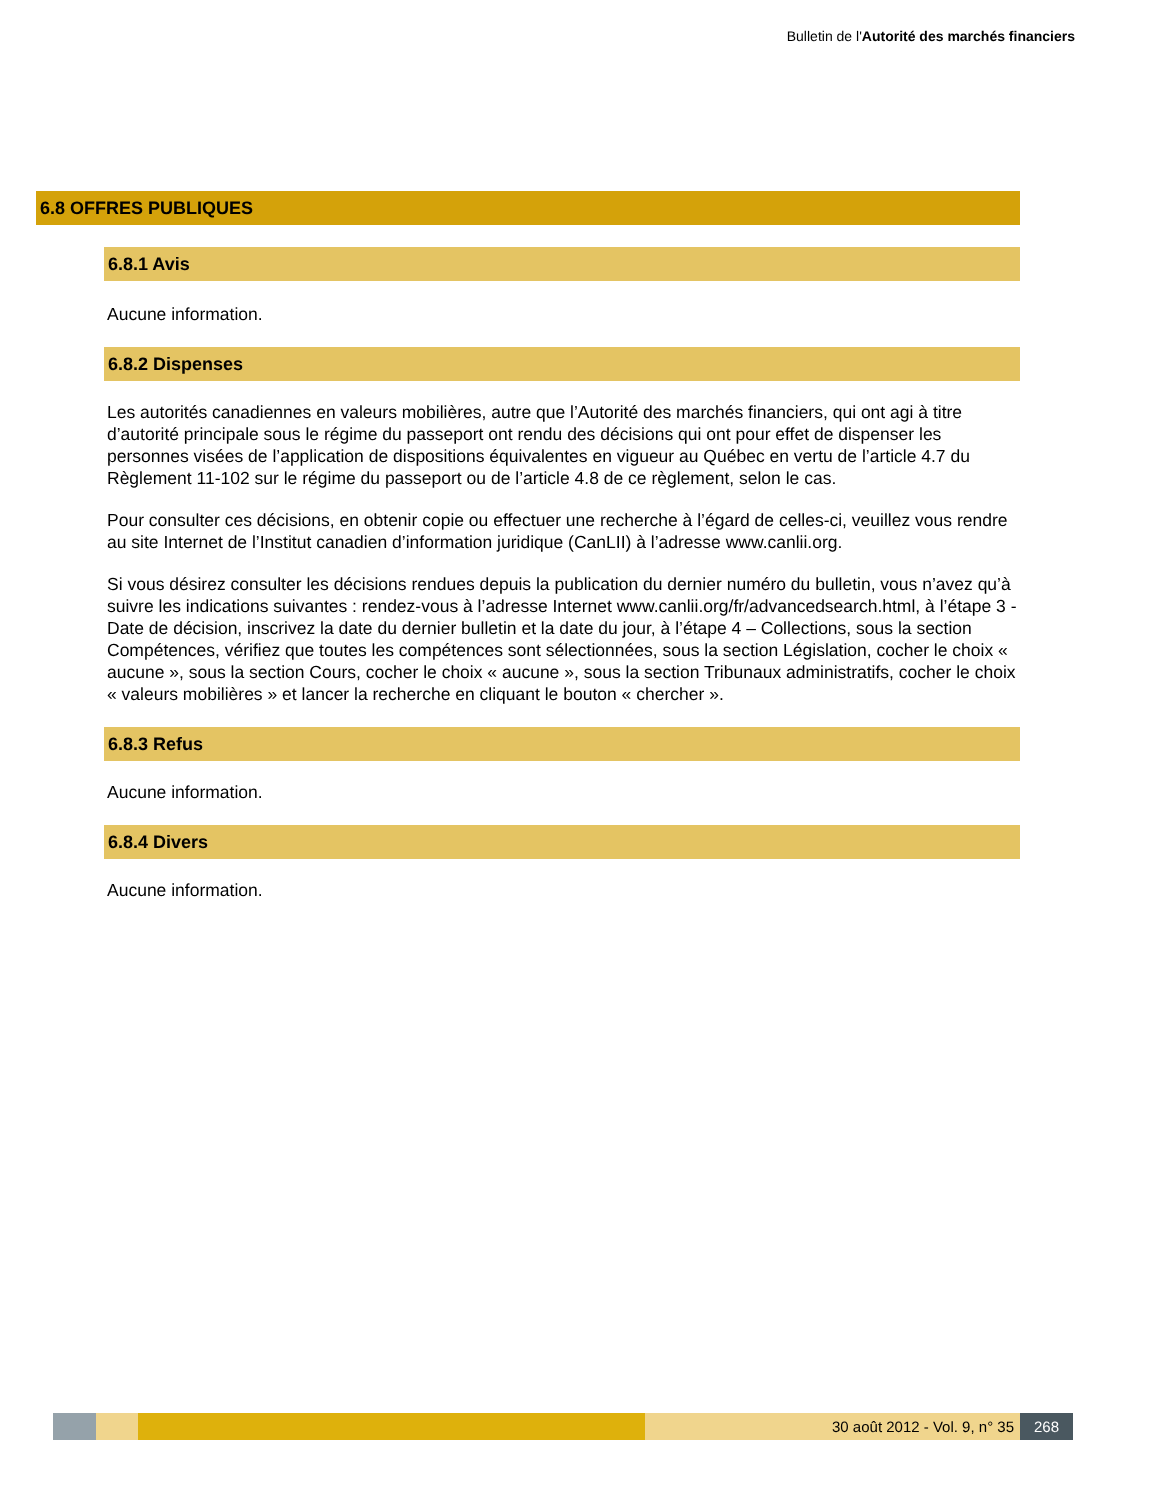Bulletin de l'Autorité des marchés financiers
6.8 OFFRES PUBLIQUES
6.8.1 Avis
Aucune information.
6.8.2 Dispenses
Les autorités canadiennes en valeurs mobilières, autre que l’Autorité des marchés financiers, qui ont agi à titre d’autorité principale sous le régime du passeport ont rendu des décisions qui ont pour effet de dispenser les personnes visées de l’application de dispositions équivalentes en vigueur au Québec en vertu de l’article 4.7 du Règlement 11-102 sur le régime du passeport ou de l’article 4.8 de ce règlement, selon le cas.
Pour consulter ces décisions, en obtenir copie ou effectuer une recherche à l’égard de celles-ci, veuillez vous rendre au site Internet de l’Institut canadien d’information juridique (CanLII) à l’adresse www.canlii.org.
Si vous désirez consulter les décisions rendues depuis la publication du dernier numéro du bulletin, vous n’avez qu’à suivre les indications suivantes : rendez-vous à l’adresse Internet www.canlii.org/fr/advancedsearch.html, à l’étape 3 - Date de décision, inscrivez la date du dernier bulletin et la date du jour, à l’étape 4 – Collections, sous la section Compétences, vérifiez que toutes les compétences sont sélectionnées, sous la section Législation, cocher le choix « aucune », sous la section Cours, cocher le choix « aucune », sous la section Tribunaux administratifs, cocher le choix « valeurs mobilières » et lancer la recherche en cliquant le bouton « chercher ».
6.8.3 Refus
Aucune information.
6.8.4 Divers
Aucune information.
30 août 2012 - Vol. 9, n° 35 268